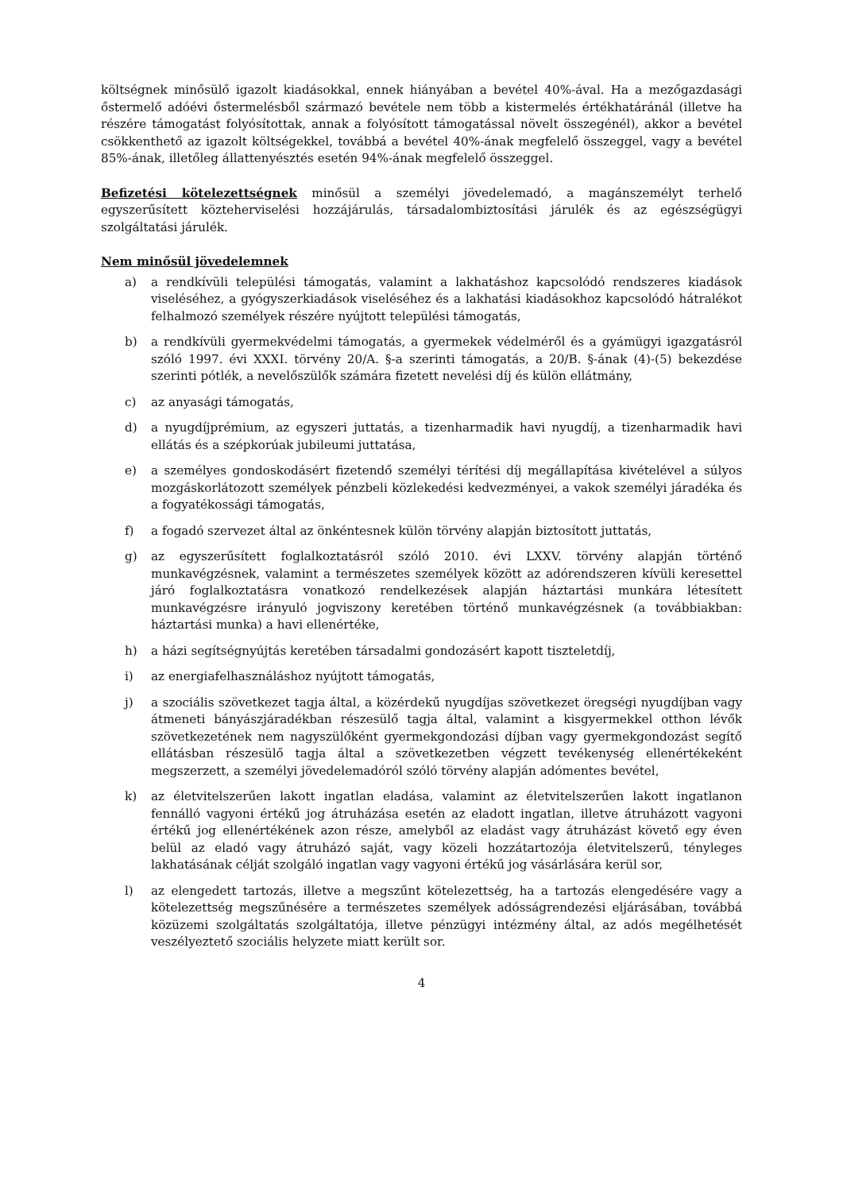költségnek minősülő igazolt kiadásokkal, ennek hiányában a bevétel 40%-ával. Ha a mezőgazdasági őstermelő adóévi őstermelésből származó bevétele nem több a kistermelés értékhatáránál (illetve ha részére támogatást folyósítottak, annak a folyósított támogatással növelt összegénél), akkor a bevétel csökkenthető az igazolt költségekkel, továbbá a bevétel 40%-ának megfelelő összeggel, vagy a bevétel 85%-ának, illetőleg állattenyésztés esetén 94%-ának megfelelő összeggel.
Befizetési kötelezettségnek minősül a személyi jövedelemadó, a magánszemélyt terhelő egyszerűsített közteherviselési hozzájárulás, társadalombiztosítási járulék és az egészségügyi szolgáltatási járulék.
Nem minősül jövedelemnek
a) a rendkívüli települési támogatás, valamint a lakhatáshoz kapcsolódó rendszeres kiadások viseléséhez, a gyógyszerkiadások viseléséhez és a lakhatási kiadásokhoz kapcsolódó hátralékot felhalmozó személyek részére nyújtott települési támogatás,
b) a rendkívüli gyermekvédelmi támogatás, a gyermekek védelméről és a gyámügyi igazgatásról szóló 1997. évi XXXI. törvény 20/A. §-a szerinti támogatás, a 20/B. §-ának (4)-(5) bekezdése szerinti pótlék, a nevelőszülők számára fizetett nevelési díj és külön ellátmány,
c) az anyasági támogatás,
d) a nyugdíjprémium, az egyszeri juttatás, a tizenharmadik havi nyugdíj, a tizenharmadik havi ellátás és a szépkorúak jubileumi juttatása,
e) a személyes gondoskodásért fizetendő személyi térítési díj megállapítása kivételével a súlyos mozgáskorlátozott személyek pénzbeli közlekedési kedvezményei, a vakok személyi járadéka és a fogyatékossági támogatás,
f) a fogadó szervezet által az önkéntesnek külön törvény alapján biztosított juttatás,
g) az egyszerűsített foglalkoztatásról szóló 2010. évi LXXV. törvény alapján történő munkavégzésnek, valamint a természetes személyek között az adórendszeren kívüli keresettel járó foglalkoztatásra vonatkozó rendelkezések alapján háztartási munkára létesített munkavégzésre irányuló jogviszony keretében történő munkavégzésnek (a továbbiakban: háztartási munka) a havi ellenértéke,
h) a házi segítségnyújtás keretében társadalmi gondozásért kapott tiszteletdíj,
i) az energiafelhasználáshoz nyújtott támogatás,
j) a szociális szövetkezet tagja által, a közérdekű nyugdíjas szövetkezet öregségi nyugdíjban vagy átmeneti bányászjáradékban részesülő tagja által, valamint a kisgyermekkel otthon lévők szövetkezetének nem nagyszülőként gyermekgondozási díjban vagy gyermekgondozást segítő ellátásban részesülő tagja által a szövetkezetben végzett tevékenység ellenértékeként megszerzett, a személyi jövedelemadóról szóló törvény alapján adómentes bevétel,
k) az életvitelszerűen lakott ingatlan eladása, valamint az életvitelszerűen lakott ingatlanon fennálló vagyoni értékű jog átruházása esetén az eladott ingatlan, illetve átruházott vagyoni értékű jog ellenértékének azon része, amelyből az eladást vagy átruházást követő egy éven belül az eladó vagy átruházó saját, vagy közeli hozzátartozója életvitelszerű, tényleges lakhatásának célját szolgáló ingatlan vagy vagyoni értékű jog vásárlására kerül sor,
l) az elengedett tartozás, illetve a megszűnt kötelezettség, ha a tartozás elengedésére vagy a kötelezettség megszűnésére a természetes személyek adósságrendezési eljárásában, továbbá közüzemi szolgáltatás szolgáltatója, illetve pénzügyi intézmény által, az adós megélhetését veszélyeztető szociális helyzete miatt került sor.
4